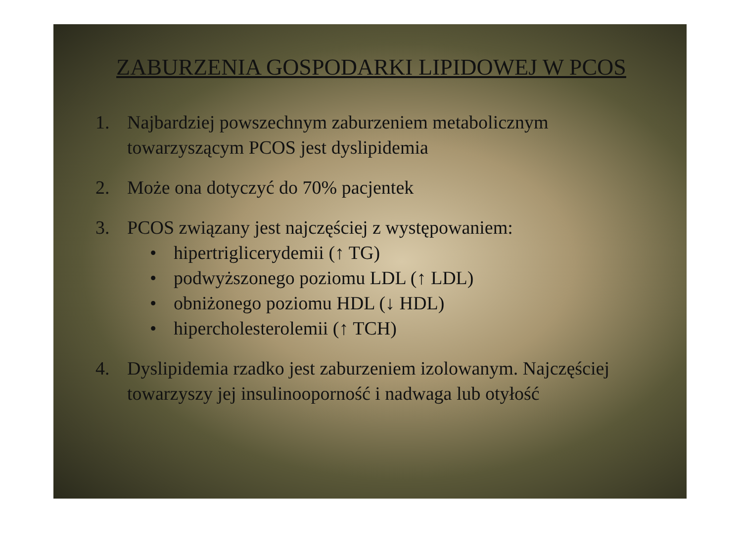ZABURZENIA GOSPODARKI LIPIDOWEJ W PCOS
1. Najbardziej powszechnym zaburzeniem metabolicznym towarzyszącym PCOS jest dyslipidemia
2. Może ona dotyczyć do 70% pacjentek
3. PCOS związany jest najczęściej z występowaniem:
• hipertriglicerydemii (↑ TG)
• podwyższonego poziomu LDL (↑ LDL)
• obniżonego poziomu HDL (↓ HDL)
• hipercholesterolemii (↑ TCH)
4. Dyslipidemia rzadko jest zaburzeniem izolowanym. Najczęściej towarzyszy jej insulinooporność i nadwaga lub otyłość